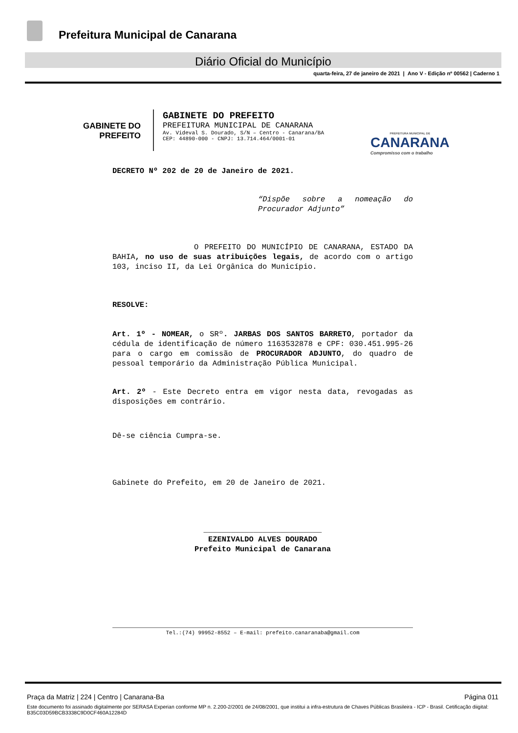Prefeitura Municipal de Canarana
Diário Oficial do Município
quarta-feira, 27 de janeiro de 2021 | Ano V - Edição nº 00562 | Caderno 1
GABINETE DO
PREFEITO
GABINETE DO PREFEITO
PREFEITURA MUNICIPAL DE CANARANA
Av. Videval S. Dourado, S/N – Centro - Canarana/BA
CEP: 44890-000 - CNPJ: 13.714.464/0001-01
PREFEITURA MUNICIPAL DE
CANARANA
Compromisso com o trabalho
DECRETO Nº 202 de 20 de Janeiro de 2021.
“Dispõe sobre a nomeação do Procurador Adjunto”
O PREFEITO DO MUNICÍPIO DE CANARANA, ESTADO DA BAHIA, no uso de suas atribuições legais, de acordo com o artigo 103, inciso II, da Lei Orgânica do Município.
RESOLVE:
Art. 1º - NOMEAR, o SRº. JARBAS DOS SANTOS BARRETO, portador da cédula de identificação de número 1163532878 e CPF: 030.451.995-26 para o cargo em comissão de PROCURADOR ADJUNTO, do quadro de pessoal temporário da Administração Pública Municipal.
Art. 2º - Este Decreto entra em vigor nesta data, revogadas as disposições em contrário.
Dê-se ciência Cumpra-se.
Gabinete do Prefeito, em 20 de Janeiro de 2021.
__________________________
EZENIVALDO ALVES DOURADO
Prefeito Municipal de Canarana
Tel.:(74) 99952-8552 – E-mail: prefeito.canaranaba@gmail.com
Praça da Matriz | 224 | Centro | Canarana-Ba Página 011
Este documento foi assinado digitalmente por SERASA Experian conforme MP n. 2.200-2/2001 de 24/08/2001, que institui a infra-estrutura de Chaves Públicas Brasileira - ICP - Brasil. Cetificação diigital: B35C03D59BCB3338C9D0CF460A12284D